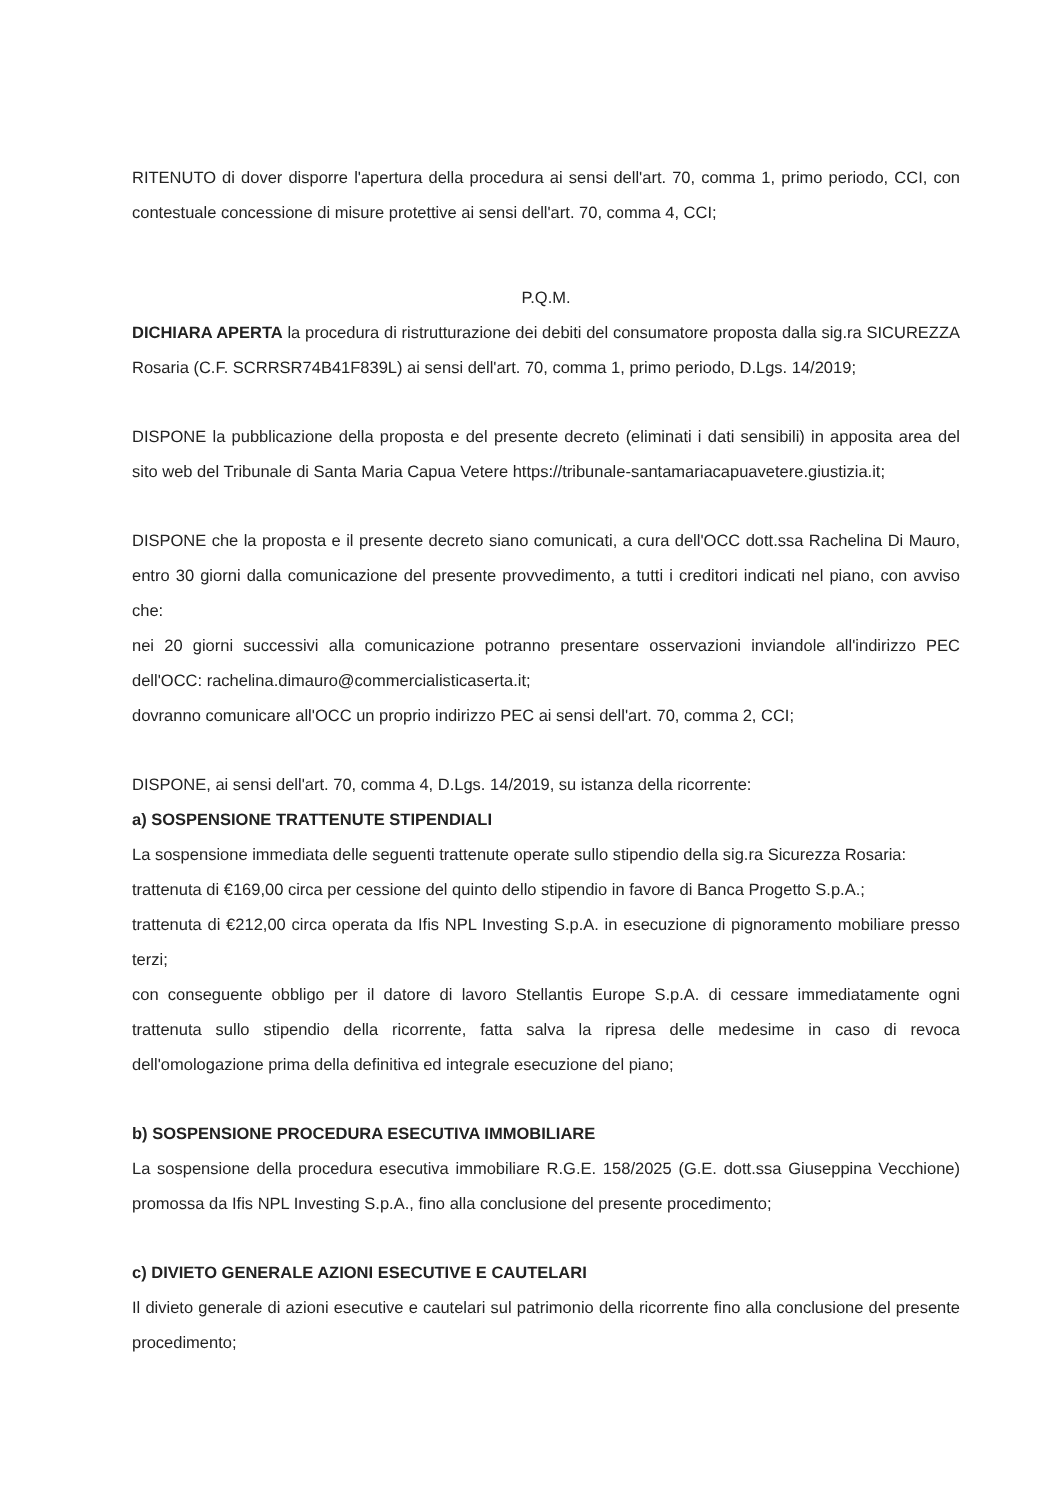RITENUTO di dover disporre l'apertura della procedura ai sensi dell'art. 70, comma 1, primo periodo, CCI, con contestuale concessione di misure protettive ai sensi dell'art. 70, comma 4, CCI;
P.Q.M.
DICHIARA APERTA la procedura di ristrutturazione dei debiti del consumatore proposta dalla sig.ra SICUREZZA Rosaria (C.F. SCRRSR74B41F839L) ai sensi dell'art. 70, comma 1, primo periodo, D.Lgs. 14/2019;
DISPONE la pubblicazione della proposta e del presente decreto (eliminati i dati sensibili) in apposita area del sito web del Tribunale di Santa Maria Capua Vetere https://tribunale-santamariacapuavetere.giustizia.it;
DISPONE che la proposta e il presente decreto siano comunicati, a cura dell'OCC dott.ssa Rachelina Di Mauro, entro 30 giorni dalla comunicazione del presente provvedimento, a tutti i creditori indicati nel piano, con avviso che:
nei 20 giorni successivi alla comunicazione potranno presentare osservazioni inviandole all'indirizzo PEC dell'OCC: rachelina.dimauro@commercialisticaserta.it;
dovranno comunicare all'OCC un proprio indirizzo PEC ai sensi dell'art. 70, comma 2, CCI;
DISPONE, ai sensi dell'art. 70, comma 4, D.Lgs. 14/2019, su istanza della ricorrente:
a) SOSPENSIONE TRATTENUTE STIPENDIALI
La sospensione immediata delle seguenti trattenute operate sullo stipendio della sig.ra Sicurezza Rosaria:
trattenuta di €169,00 circa per cessione del quinto dello stipendio in favore di Banca Progetto S.p.A.;
trattenuta di €212,00 circa operata da Ifis NPL Investing S.p.A. in esecuzione di pignoramento mobiliare presso terzi;
con conseguente obbligo per il datore di lavoro Stellantis Europe S.p.A. di cessare immediatamente ogni trattenuta sullo stipendio della ricorrente, fatta salva la ripresa delle medesime in caso di revoca dell'omologazione prima della definitiva ed integrale esecuzione del piano;
b) SOSPENSIONE PROCEDURA ESECUTIVA IMMOBILIARE
La sospensione della procedura esecutiva immobiliare R.G.E. 158/2025 (G.E. dott.ssa Giuseppina Vecchione) promossa da Ifis NPL Investing S.p.A., fino alla conclusione del presente procedimento;
c) DIVIETO GENERALE AZIONI ESECUTIVE E CAUTELARI
Il divieto generale di azioni esecutive e cautelari sul patrimonio della ricorrente fino alla conclusione del presente procedimento;